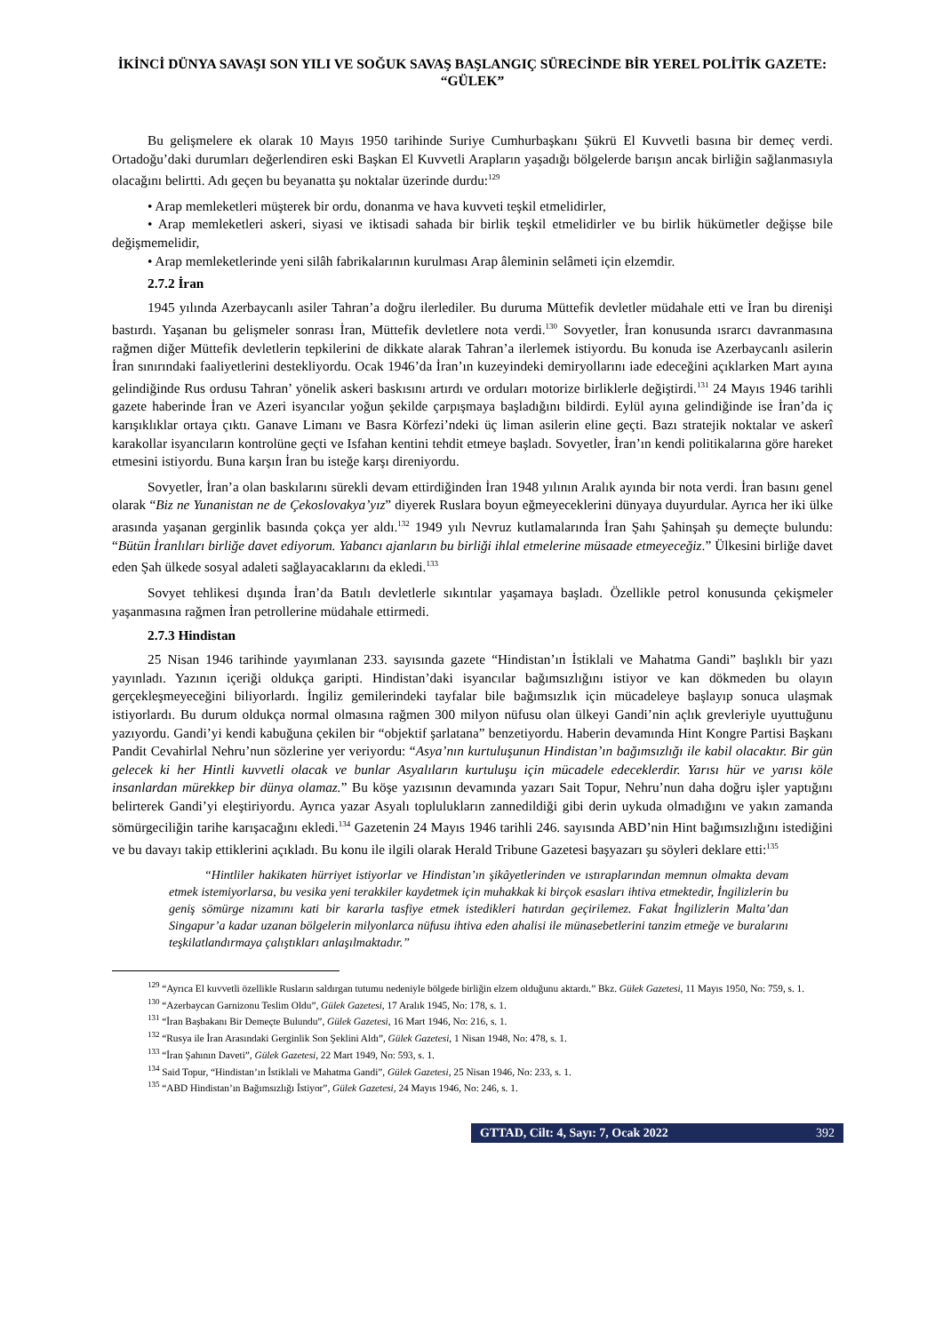İKİNCİ DÜNYA SAVAŞI SON YILI VE SOĞUK SAVAŞ BAŞLANGIÇ SÜRECİNDE BİR YEREL POLİTİK GAZETE: “GÜLEK”
Bu gelişmelere ek olarak 10 Mayıs 1950 tarihinde Suriye Cumhurbaşkanı Şükrü El Kuvvetli basına bir demeç verdi. Ortadoğu’daki durumları değerlendiren eski Başkan El Kuvvetli Arapların yaşadığı bölgelerde barışın ancak birliğin sağlanmasıyla olacağını belirtti. Adı geçen bu beyanatta şu noktalar üzerinde durdu:<sup>129</sup>
• Arap memleketleri müşterek bir ordu, donanma ve hava kuvveti teşkil etmelidirler,
• Arap memleketleri askeri, siyasi ve iktisadi sahada bir birlik teşkil etmelidirler ve bu birlik hükümetler değişse bile değişmemelidir,
• Arap memleketlerinde yeni silâh fabrikalarının kurulması Arap âleminin selâmeti için elzemdir.
2.7.2 İran
1945 yılında Azerbaycanlı asiler Tahran’a doğru ilerlediler. Bu duruma Müttefik devletler müdahale etti ve İran bu direnişi bastırdı. Yaşanan bu gelişmeler sonrası İran, Müttefik devletlere nota verdi.<sup>130</sup> Sovyetler, İran konusunda ısrarcı davranmasına rağmen diğer Müttefik devletlerin tepkilerini de dikkate alarak Tahran’a ilerlemek istiyordu. Bu konuda ise Azerbaycanlı asilerin İran sınırındaki faaliyetlerini destekliyordu. Ocak 1946’da İran’ın kuzeyindeki demiryollarını iade edeceğini açıklarken Mart ayına gelindiğinde Rus ordusu Tahran’ yönelik askeri baskısını artırdı ve orduları motorize birliklerle değiştirdi.<sup>131</sup> 24 Mayıs 1946 tarihli gazete haberinde İran ve Azeri isyancılar yoğun şekilde çarpışmaya başladığını bildirdi. Eylül ayına gelindiğinde ise İran’da iç karışıklıklar ortaya çıktı. Ganave Limanı ve Basra Körfezi’ndeki üç liman asilerin eline geçti. Bazı stratejik noktalar ve askerî karakollar isyancıların kontrolüne geçti ve Isfahan kentini tehdit etmeye başladı. Sovyetler, İran’ın kendi politikalarına göre hareket etmesini istiyordu. Buna karşın İran bu isteğe karşı direniyordu.
Sovyetler, İran’a olan baskılarını sürekli devam ettirdiğinden İran 1948 yılının Aralık ayında bir nota verdi. İran basını genel olarak “Biz ne Yunanistan ne de Çekoslovakya’yız” diyerek Ruslara boyun eğmeyeceklerini dünyaya duyurdular. Ayrıca her iki ülke arasında yaşanan gerginlik basında çokça yer aldı.<sup>132</sup> 1949 yılı Nevruz kutlamalarında İran Şahı Şahinşah şu demeçte bulundu: “Bütün İranlıları birliğe davet ediyorum. Yabancı ajanların bu birliği ihlal etmelerine müsaade etmeyeceğiz.” Ülkesini birliğe davet eden Şah ülkede sosyal adaleti sağlayacaklarını da ekledi.<sup>133</sup>
Sovyet tehlikesi dışında İran’da Batılı devletlerle sıkıntılar yaşamaya başladı. Özellikle petrol konusunda çekişmeler yaşanmasına rağmen İran petrollerine müdahale ettirmedi.
2.7.3 Hindistan
25 Nisan 1946 tarihinde yayımlanan 233. sayısında gazete “Hindistan’ın İstiklali ve Mahatma Gandi” başlıklı bir yazı yayınladı. Yazının içeriği oldukça garipti. Hindistan’daki isyancılar bağımsızlığını istiyor ve kan dökmeden bu olayın gerçekleşmeyeceğini biliyorlardı. İngiliz gemilerindeki tayfalar bile bağımsızlık için mücadeleye başlayıp sonuca ulaşmak istiyorlardı. Bu durum oldukça normal olmasına rağmen 300 milyon nüfusu olan ülkeyi Gandi’nin açlık grevleriyle uyuttuğunu yazıyordu. Gandi’yi kendi kabuğuna çekilen bir “objektif şarlatana” benzetiyordu. Haberin devamında Hint Kongre Partisi Başkanı Pandit Cevahirlal Nehru’nun sözlerine yer veriyordu: “Asya’nın kurtuluşunun Hindistan’ın bağımsızlığı ile kabil olacaktır. Bir gün gelecek ki her Hintli kuvvetli olacak ve bunlar Asyalıların kurtuluşu için mücadele edeceklerdir. Yarısı hür ve yarısı köle insanlardan mürekkep bir dünya olamaz.” Bu köşe yazısının devamında yazarı Sait Topur, Nehru’nun daha doğru işler yaptığını belirterek Gandi’yi eleştiriyordu. Ayrıca yazar Asyalı toplulukların zannedildiği gibi derin uykuda olmadığını ve yakın zamanda sömürgeciliğin tarihe karışacağını ekledi.<sup>134</sup> Gazetenin 24 Mayıs 1946 tarihli 246. sayısında ABD’nin Hint bağımsızlığını istediğini ve bu davayı takip ettiklerini açıkladı. Bu konu ile ilgili olarak Herald Tribune Gazetesi başyazarı şu söyleri deklare etti:<sup>135</sup>
“Hintliler hakikaten hürriyet istiyorlar ve Hindistan’ın şikâyetlerinden ve ıstıraplarından memnun olmakta devam etmek istemiyorlarsa, bu vesika yeni terakkiler kaydetmek için muhakkak ki birçok esasları ihtiva etmektedir, İngilizlerin bu geniş sömürge nizamını kati bir kararla tasfiye etmek istedikleri hatırdan geçirilemez. Fakat İngilizlerin Malta’dan Singapur’a kadar uzanan bölgelerin milyonlarca nüfusu ihtiva eden ahalisi ile münasebetlerini tanzim etmeğe ve buralarını teşkilatlandırmaya çalıştıkları anlaşılmaktadır.”
<sup>129</sup> “Ayrıca El kuvvetli özellikle Rusların saldırgan tutumu nedeniyle bölgede birliğin elzem olduğunu aktardı.” Bkz. Gülek Gazetesi, 11 Mayıs 1950, No: 759, s. 1.
<sup>130</sup> “Azerbaycan Garnizonu Teslim Oldu”, Gülek Gazetesi, 17 Aralık 1945, No: 178, s. 1.
<sup>131</sup> “İran Başbakanı Bir Demeçte Bulundu”, Gülek Gazetesi, 16 Mart 1946, No: 216, s. 1.
<sup>132</sup> “Rusya ile İran Arasındaki Gerginlik Son Şeklini Aldı”, Gülek Gazetesi, 1 Nisan 1948, No: 478, s. 1.
<sup>133</sup> “İran Şahının Daveti”, Gülek Gazetesi, 22 Mart 1949, No: 593, s. 1.
<sup>134</sup> Said Topur, “Hindistan’ın İstiklali ve Mahatma Gandi”, Gülek Gazetesi, 25 Nisan 1946, No: 233, s. 1.
<sup>135</sup> “ABD Hindistan’ın Bağımsızlığı İstiyor”, Gülek Gazetesi, 24 Mayıs 1946, No: 246, s. 1.
GTTAD, Cilt: 4, Sayı: 7, Ocak 2022 392